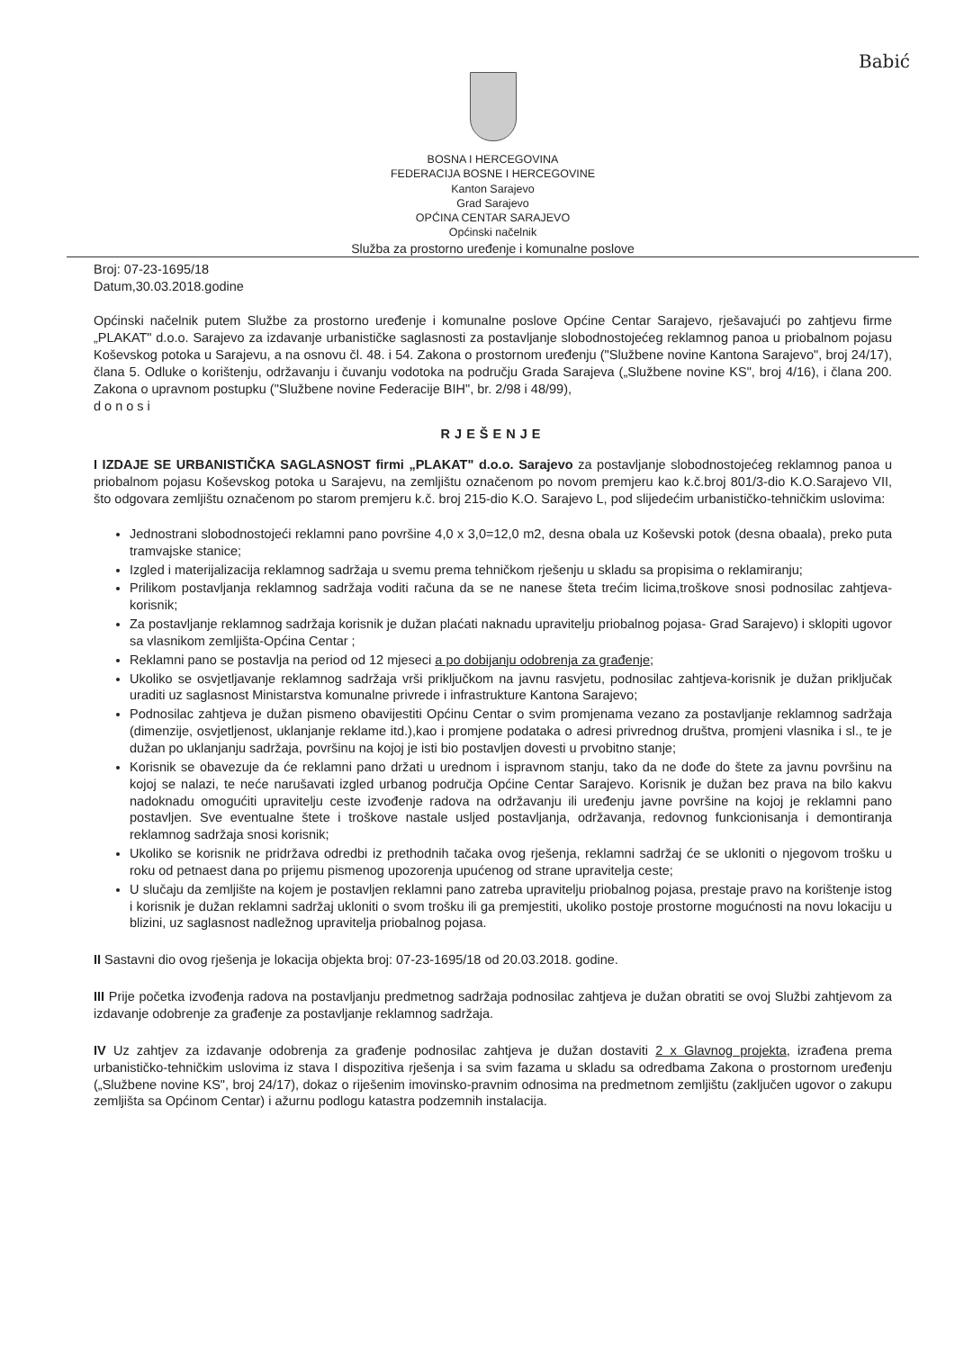Babić
BOSNA I HERCEGOVINA
FEDERACIJA BOSNE I HERCEGOVINE
Kanton Sarajevo
Grad Sarajevo
OPĆINA CENTAR SARAJEVO
Općinski načelnik
Služba za prostorno uređenje i komunalne poslove
Broj: 07-23-1695/18
Datum,30.03.2018.godine
Općinski načelnik putem Službe za prostorno uređenje i komunalne poslove Općine Centar Sarajevo, rješavajući po zahtjevu firme „PLAKAT" d.o.o. Sarajevo za izdavanje urbanističke saglasnosti za postavljanje slobodnostojećeg reklamnog panoa u priobalnom pojasu Koševskog potoka u Sarajevu, a na osnovu čl. 48. i 54. Zakona o prostornom uređenju ("Službene novine Kantona Sarajevo", broj 24/17), člana 5. Odluke o korištenju, održavanju i čuvanju vodotoka na području Grada Sarajeva („Službene novine KS", broj 4/16), i člana 200. Zakona o upravnom postupku ("Službene novine Federacije BIH", br. 2/98 i 48/99),
donosi
RJEŠENJE
I IZDAJE SE URBANISTIČKA SAGLASNOST firmi „PLAKAT" d.o.o. Sarajevo za postavljanje slobodnostojećeg reklamnog panoa u priobalnom pojasu Koševskog potoka u Sarajevu, na zemljištu označenom po novom premjeru kao k.č.broj 801/3-dio K.O.Sarajevo VII, što odgovara zemljištu označenom po starom premjeru k.č. broj 215-dio K.O. Sarajevo L, pod slijedećim urbanističko-tehničkim uslovima:
Jednostrani slobodnostojeći reklamni pano površine 4,0 x 3,0=12,0 m2, desna obala uz Koševski potok (desna obaala), preko puta tramvajske stanice;
Izgled i materijalizacija reklamnog sadržaja u svemu prema tehničkom rješenju u skladu sa propisima o reklamiranju;
Prilikom postavljanja reklamnog sadržaja voditi računa da se ne nanese šteta trećim licima,troškove snosi podnosilac zahtjeva-korisnik;
Za postavljanje reklamnog sadržaja korisnik je dužan plaćati naknadu upravitelju priobalnog pojasa- Grad Sarajevo) i sklopiti ugovor sa vlasnikom zemljišta-Općina Centar ;
Reklamni pano se postavlja na period od 12 mjeseci a po dobijanju odobrenja za građenje;
Ukoliko se osvjetljavanje reklamnog sadržaja vrši priključkom na javnu rasvjetu, podnosilac zahtjeva-korisnik je dužan priključak uraditi uz saglasnost Ministarstva komunalne privrede i infrastrukture Kantona Sarajevo;
Podnosilac zahtjeva je dužan pismeno obavijestiti Općinu Centar o svim promjenama vezano za postavljanje reklamnog sadržaja (dimenzije, osvjetljenost, uklanjanje reklame itd.),kao i promjene podataka o adresi privrednog društva, promjeni vlasnika i sl., te je dužan po uklanjanju sadržaja, površinu na kojoj je isti bio postavljen dovesti u prvobitno stanje;
Korisnik se obavezuje da će reklamni pano držati u urednom i ispravnom stanju, tako da ne dođe do štete za javnu površinu na kojoj se nalazi, te neće narušavati izgled urbanog područja Općine Centar Sarajevo. Korisnik je dužan bez prava na bilo kakvu nadoknadu omogućiti upravitelju ceste izvođenje radova na održavanju ili uređenju javne površine na kojoj je reklamni pano postavljen. Sve eventualne štete i troškove nastale usljed postavljanja, održavanja, redovnog funkcionisanja i demontiranja reklamnog sadržaja snosi korisnik;
Ukoliko se korisnik ne pridržava odredbi iz prethodnih tačaka ovog rješenja, reklamni sadržaj će se ukloniti o njegovom trošku u roku od petnaest dana po prijemu pismenog upozorenja upućenog od strane upravitelja ceste;
U slučaju da zemljište na kojem je postavljen reklamni pano zatreba upravitelju priobalnog pojasa, prestaje pravo na korištenje istog i korisnik je dužan reklamni sadržaj ukloniti o svom trošku ili ga premjestiti, ukoliko postoje prostorne mogućnosti na novu lokaciju u blizini, uz saglasnost nadležnog upravitelja priobalnog pojasa.
II Sastavni dio ovog rješenja je lokacija objekta broj: 07-23-1695/18 od 20.03.2018. godine.
III Prije početka izvođenja radova na postavljanju predmetnog sadržaja podnosilac zahtjeva je dužan obratiti se ovoj Službi zahtjevom za izdavanje odobrenje za građenje za postavljanje reklamnog sadržaja.
IV Uz zahtjev za izdavanje odobrenja za građenje podnosilac zahtjeva je dužan dostaviti 2 x Glavnog projekta, izrađena prema urbanističko-tehničkim uslovima iz stava I dispozitiva rješenja i sa svim fazama u skladu sa odredbama Zakona o prostornom uređenju („Službene novine KS", broj 24/17), dokaz o riješenim imovinsko-pravnim odnosima na predmetnom zemljištu (zaključen ugovor o zakupu zemljišta sa Općinom Centar) i ažurnu podlogu katastra podzemnih instalacija.